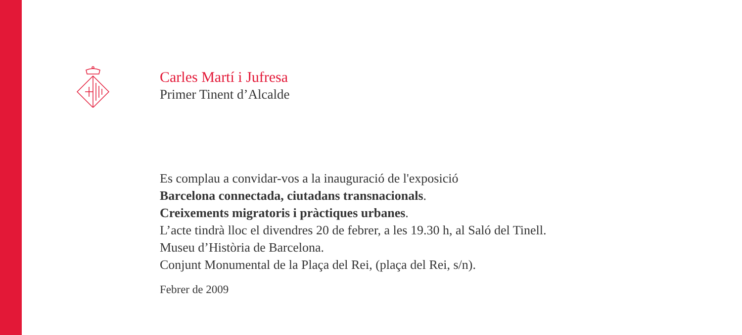Carles Martí i Jufresa
Primer Tinent d’Alcalde
Es complau a convidar-vos a la inauguració de l'exposició
Barcelona connectada, ciutadans transnacionals.
Creixements migratoris i pràctiques urbanes.
L’acte tindrà lloc el divendres 20 de febrer, a les 19.30 h, al Saló del Tinell.
Museu d’Història de Barcelona.
Conjunt Monumental de la Plaça del Rei, (plaça del Rei, s/n).
Febrer de 2009